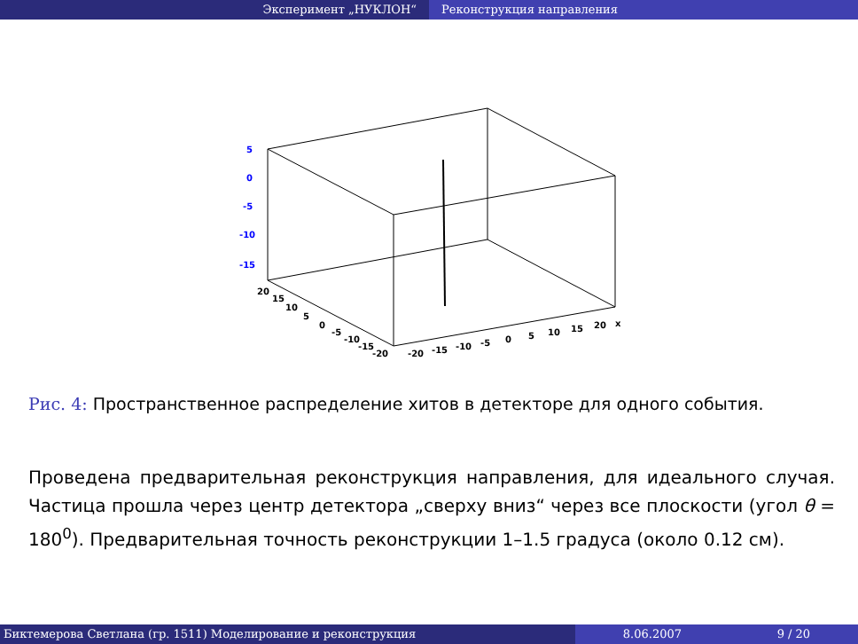Эксперимент „НУКЛОН“ Реконструкция направления
5
0
-5
-10
-15
20
15
10
5
0
-5
-10
-15
-20
-20
-15
-10
-5
0
5
10
15
20
x
Рис. 4: Пространственное распределение хитов в детекторе для одного события.
Проведена предварительная реконструкция направления, для идеального случая. Частица прошла через центр детектора „сверху вниз“ через все плоскости (угол θ = 180<sup>0</sup>). Предварительная точность реконструкции 1–1.5 градуса (около 0.12 см).
Биктемерова Светлана (гр. 1511) Моделирование и реконструкция 8.06.2007 9 / 20